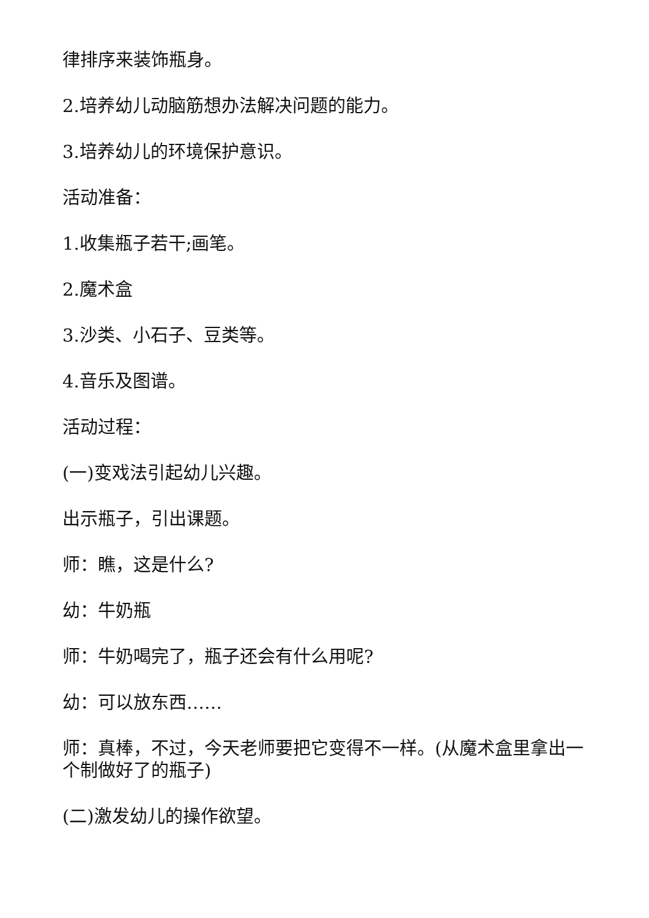律排序来装饰瓶身。
2.培养幼儿动脑筋想办法解决问题的能力。
3.培养幼儿的环境保护意识。
活动准备：
1.收集瓶子若干;画笔。
2.魔术盒
3.沙类、小石子、豆类等。
4.音乐及图谱。
活动过程：
(一)变戏法引起幼儿兴趣。
出示瓶子，引出课题。
师：瞧，这是什么?
幼：牛奶瓶
师：牛奶喝完了，瓶子还会有什么用呢?
幼：可以放东西……
师：真棒，不过，今天老师要把它变得不一样。(从魔术盒里拿出一个制做好了的瓶子)
(二)激发幼儿的操作欲望。